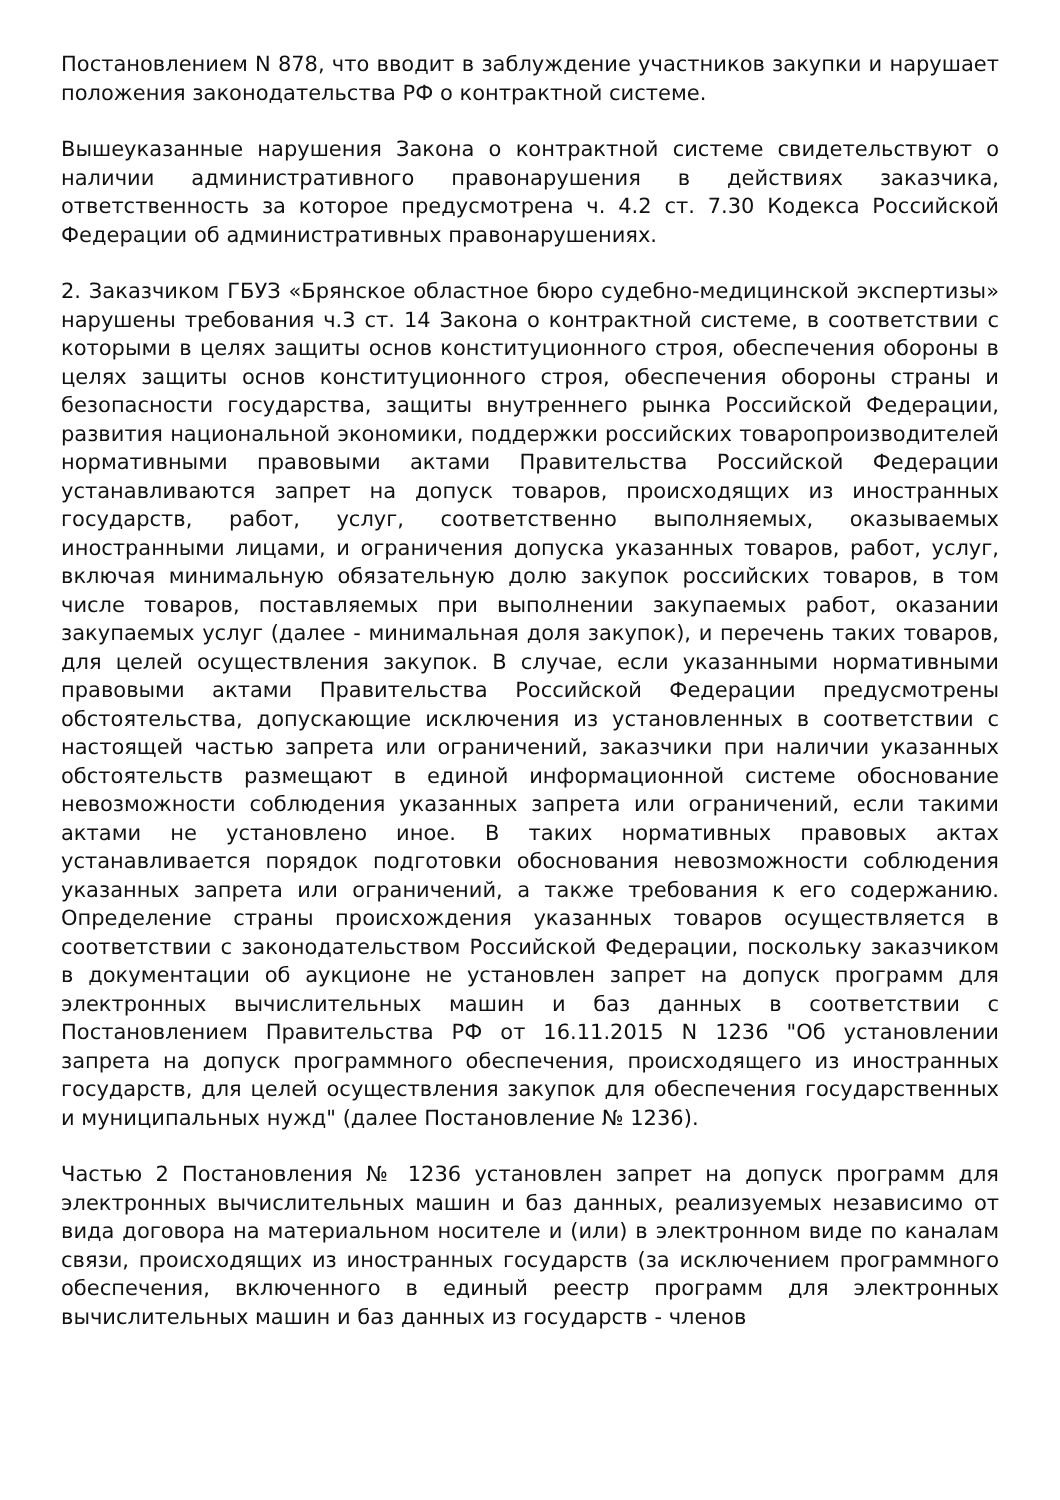Постановлением N 878, что вводит в заблуждение участников закупки и нарушает положения законодательства РФ о контрактной системе.
Вышеуказанные нарушения Закона о контрактной системе свидетельствуют о наличии административного правонарушения в действиях заказчика, ответственность за которое предусмотрена ч. 4.2 ст. 7.30 Кодекса Российской Федерации об административных правонарушениях.
2. Заказчиком ГБУЗ «Брянское областное бюро судебно-медицинской экспертизы» нарушены требования ч.3 ст. 14 Закона о контрактной системе, в соответствии с которыми в целях защиты основ конституционного строя, обеспечения обороны в целях защиты основ конституционного строя, обеспечения обороны страны и безопасности государства, защиты внутреннего рынка Российской Федерации, развития национальной экономики, поддержки российских товаропроизводителей нормативными правовыми актами Правительства Российской Федерации устанавливаются запрет на допуск товаров, происходящих из иностранных государств, работ, услуг, соответственно выполняемых, оказываемых иностранными лицами, и ограничения допуска указанных товаров, работ, услуг, включая минимальную обязательную долю закупок российских товаров, в том числе товаров, поставляемых при выполнении закупаемых работ, оказании закупаемых услуг (далее - минимальная доля закупок), и перечень таких товаров, для целей осуществления закупок. В случае, если указанными нормативными правовыми актами Правительства Российской Федерации предусмотрены обстоятельства, допускающие исключения из установленных в соответствии с настоящей частью запрета или ограничений, заказчики при наличии указанных обстоятельств размещают в единой информационной системе обоснование невозможности соблюдения указанных запрета или ограничений, если такими актами не установлено иное. В таких нормативных правовых актах устанавливается порядок подготовки обоснования невозможности соблюдения указанных запрета или ограничений, а также требования к его содержанию. Определение страны происхождения указанных товаров осуществляется в соответствии с законодательством Российской Федерации, поскольку заказчиком в документации об аукционе не установлен запрет на допуск программ для электронных вычислительных машин и баз данных в соответствии с Постановлением Правительства РФ от 16.11.2015 N 1236 "Об установлении запрета на допуск программного обеспечения, происходящего из иностранных государств, для целей осуществления закупок для обеспечения государственных и муниципальных нужд" (далее Постановление № 1236).
Частью 2 Постановления № 1236 установлен запрет на допуск программ для электронных вычислительных машин и баз данных, реализуемых независимо от вида договора на материальном носителе и (или) в электронном виде по каналам связи, происходящих из иностранных государств (за исключением программного обеспечения, включенного в единый реестр программ для электронных вычислительных машин и баз данных из государств - членов